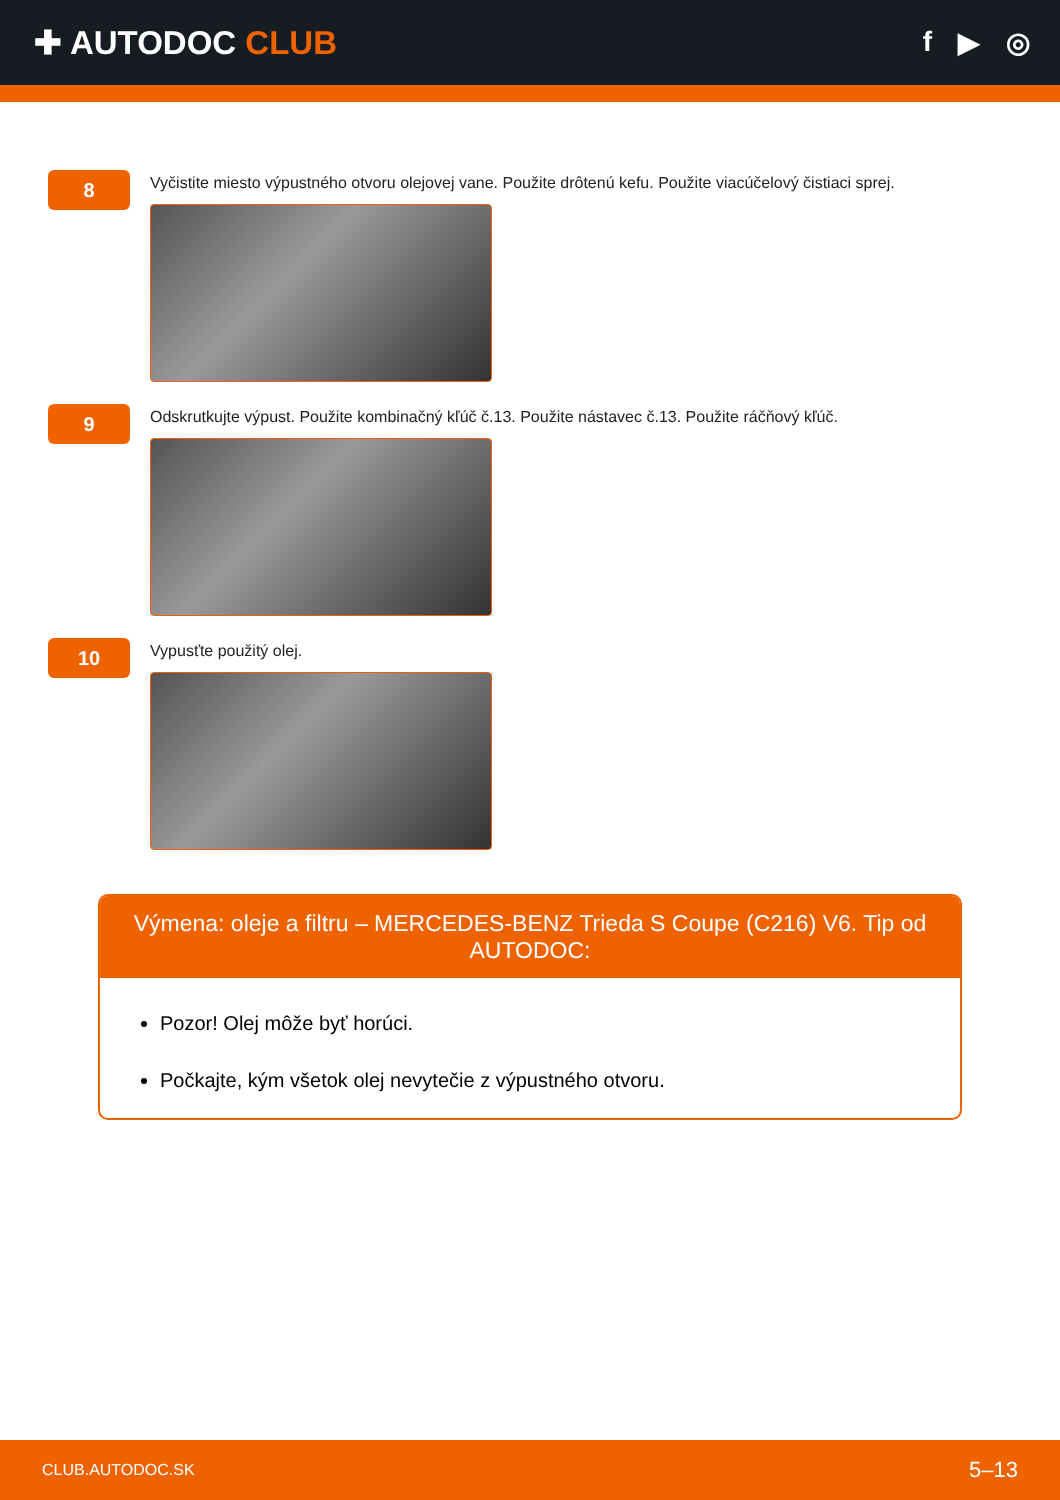✚ AUTODOC CLUB
f ▶ ◎
8
Vyčistite miesto výpustného otvoru olejovej vane. Použite drôtenú kefu. Použite viacúčelový čistiaci sprej.
9
Odskrutkujte výpust. Použite kombinačný kľúč č.13. Použite nástavec č.13. Použite ráčňový kľúč.
10
Vypusťte použitý olej.
Výmena: oleje a filtru – MERCEDES-BENZ Trieda S Coupe (C216) V6. Tip od AUTODOC:
Pozor! Olej môže byť horúci.
Počkajte, kým všetok olej nevytečie z výpustného otvoru.
CLUB.AUTODOC.SK 5–13